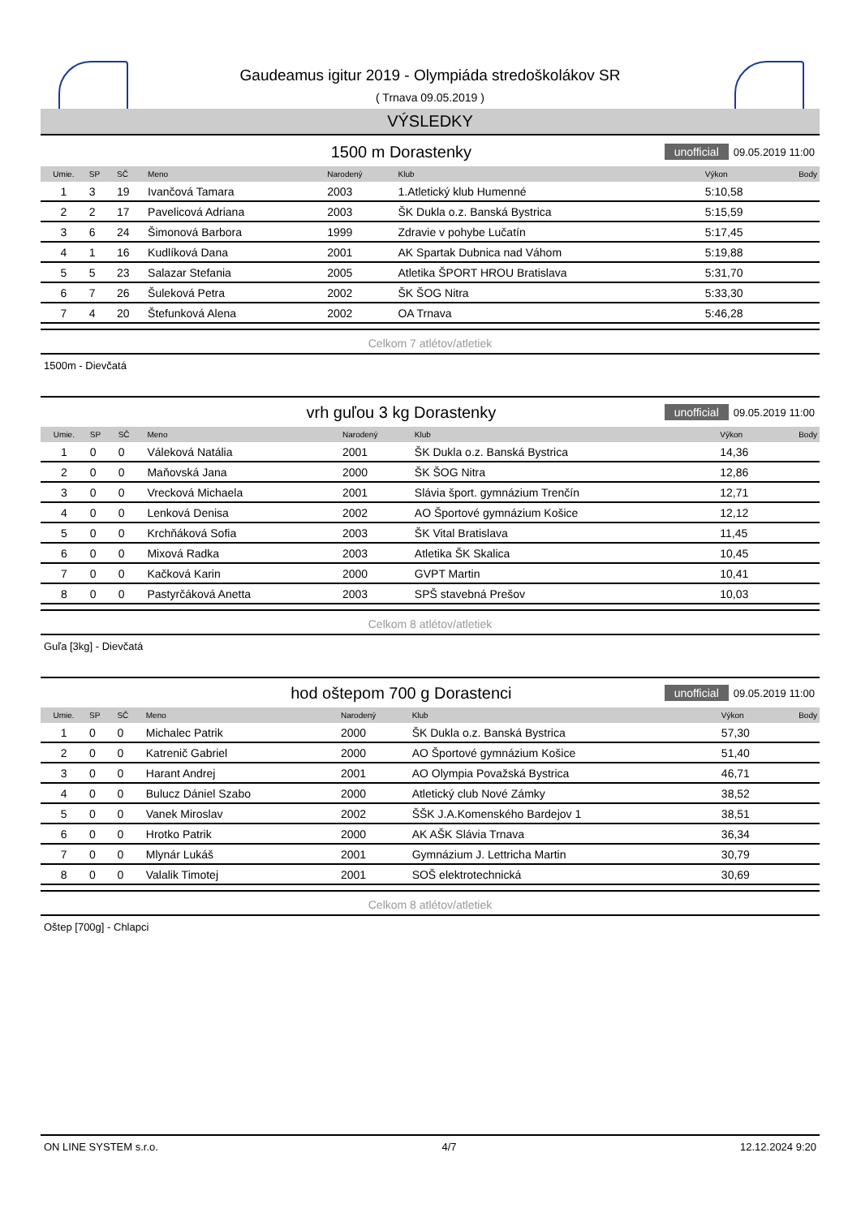Gaudeamus igitur 2019 - Olympiáda stredoškolákov SR
( Trnava 09.05.2019 )
VÝSLEDKY
1500 m Dorastenky unofficial 09.05.2019 11:00
| Umie. | SP | SČ | Meno | Narodený | Klub | Výkon | Body |
| --- | --- | --- | --- | --- | --- | --- | --- |
| 1 | 3 | 19 | Ivančová Tamara | 2003 | 1.Atletický klub Humenné | 5:10,58 | |
| 2 | 2 | 17 | Pavelicová Adriana | 2003 | ŠK Dukla o.z. Banská Bystrica | 5:15,59 | |
| 3 | 6 | 24 | Šimonová Barbora | 1999 | Zdravie v pohybe Lučatín | 5:17,45 | |
| 4 | 1 | 16 | Kudlíková Dana | 2001 | AK Spartak Dubnica nad Váhom | 5:19,88 | |
| 5 | 5 | 23 | Salazar Stefania | 2005 | Atletika ŠPORT HROU Bratislava | 5:31,70 | |
| 6 | 7 | 26 | Šuleková Petra | 2002 | ŠK ŠOG Nitra | 5:33,30 | |
| 7 | 4 | 20 | Štefunková Alena | 2002 | OA Trnava | 5:46,28 | |
Celkom 7 atlétov/atletiek
1500m - Dievčatá
vrh guľou 3 kg Dorastenky unofficial 09.05.2019 11:00
| Umie. | SP | SČ | Meno | Narodený | Klub | Výkon | Body |
| --- | --- | --- | --- | --- | --- | --- | --- |
| 1 | 0 | 0 | Váleková Natália | 2001 | ŠK Dukla o.z. Banská Bystrica | 14,36 | |
| 2 | 0 | 0 | Maňovská Jana | 2000 | ŠK ŠOG Nitra | 12,86 | |
| 3 | 0 | 0 | Vrecková Michaela | 2001 | Slávia šport. gymnázium Trenčín | 12,71 | |
| 4 | 0 | 0 | Lenková Denisa | 2002 | AO Športové gymnázium Košice | 12,12 | |
| 5 | 0 | 0 | Krchňáková Sofia | 2003 | ŠK Vital Bratislava | 11,45 | |
| 6 | 0 | 0 | Mixová Radka | 2003 | Atletika ŠK Skalica | 10,45 | |
| 7 | 0 | 0 | Kačková Karin | 2000 | GVPT Martin | 10,41 | |
| 8 | 0 | 0 | Pastyrčáková Anetta | 2003 | SPŠ stavebná Prešov | 10,03 | |
Celkom 8 atlétov/atletiek
Guľa [3kg] - Dievčatá
hod oštepom 700 g Dorastenci unofficial 09.05.2019 11:00
| Umie. | SP | SČ | Meno | Narodený | Klub | Výkon | Body |
| --- | --- | --- | --- | --- | --- | --- | --- |
| 1 | 0 | 0 | Michalec Patrik | 2000 | ŠK Dukla o.z. Banská Bystrica | 57,30 | |
| 2 | 0 | 0 | Katrenič Gabriel | 2000 | AO Športové gymnázium Košice | 51,40 | |
| 3 | 0 | 0 | Harant Andrej | 2001 | AO Olympia Považská Bystrica | 46,71 | |
| 4 | 0 | 0 | Bulucz Dániel Szabo | 2000 | Atletický club Nové Zámky | 38,52 | |
| 5 | 0 | 0 | Vanek Miroslav | 2002 | ŠŠK J.A.Komenského Bardejov 1 | 38,51 | |
| 6 | 0 | 0 | Hrotko Patrik | 2000 | AK AŠK Slávia Trnava | 36,34 | |
| 7 | 0 | 0 | Mlynár Lukáš | 2001 | Gymnázium J. Lettricha Martin | 30,79 | |
| 8 | 0 | 0 | Valalik Timotej | 2001 | SOŠ elektrotechnická | 30,69 | |
Celkom 8 atlétov/atletiek
Oštep [700g] - Chlapci
ON LINE SYSTEM s.r.o. 4/7 12.12.2024 9:20